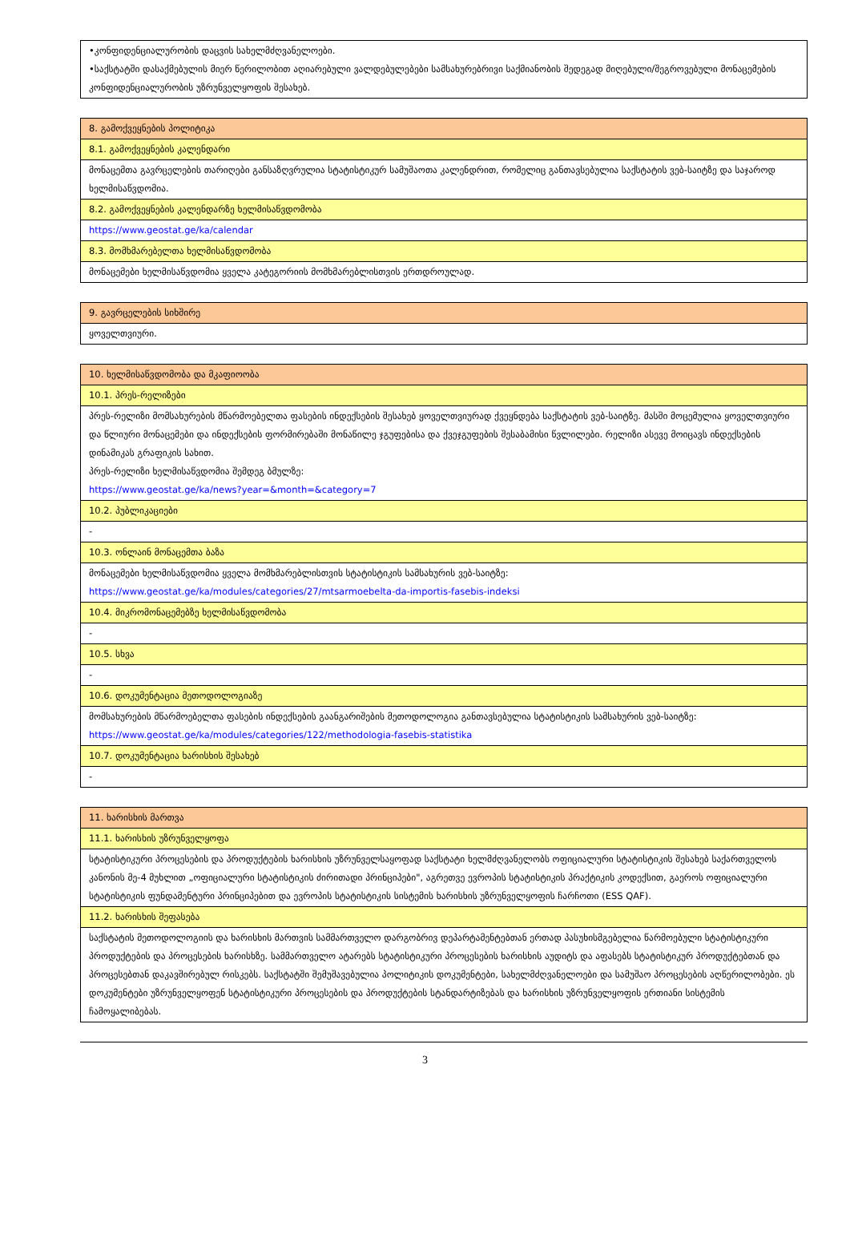| •კონფიდენციალურობის დაცვის სახელმძღვანელოები. •საქსტატში დასაქმებულის მიერ წერილობით აღიარებული ვალდებულებები სამსახურებრივი საქმიანობის შედეგად მიღებული/შეგროვებული მონაცემების კონფიდენციალურობის უზრუნველყოფის შესახებ. |
| 8. გამოქვეყნების პოლიტიკა |
| 8.1. გამოქვეყნების კალენდარი |
| მონაცემთა გავრცელების თარიღები განსაზღვრულია სტატისტიკურ სამუშაოთა კალენდრით, რომელიც განთავსებულია საქსტატის ვებ-საიტზე და საჯაროდ ხელმისაწვდომია. |
| 8.2. გამოქვეყნების კალენდარზე ხელმისაწვდომობა |
| https://www.geostat.ge/ka/calendar |
| 8.3. მომხმარებელთა ხელმისაწვდომობა |
| მონაცემები ხელმისაწვდომია ყველა კატეგორიის მომხმარებლისთვის ერთდროულად. |
| 9. გავრცელების სიხშირე |
| ყოველთვიური. |
| 10. ხელმისაწვდომობა და მკაფიოობა |
| 10.1. პრეს-რელიზები |
| პრეს-რელიზი მომსახურების მწარმოებელთა ფასების ინდექსების შესახებ ყოველთვიურად ქვეყნდება საქსტატის ვებ-საიტზე. მასში მოცემულია ყოველთვიური და წლიური მონაცემები და ინდექსების ფორმირებაში მონაწილე ჯგუფებისა და ქვეჯგუფების შესაბამისი წვლილები. რელიზი ასევე მოიცავს ინდექსების დინამიკას გრაფიკის სახით. პრეს-რელიზი ხელმისაწვდომია შემდეგ ბმულზე: https://www.geostat.ge/ka/news?year=&month=&category=7 |
| 10.2. პუბლიკაციები |
| - |
| 10.3. ონლაინ მონაცემთა ბაზა |
| მონაცემები ხელმისაწვდომია ყველა მომხმარებლისთვის სტატისტიკის სამსახურის ვებ-საიტზე: https://www.geostat.ge/ka/modules/categories/27/mtsarmoebelta-da-importis-fasebis-indeksi |
| 10.4. მიკრომონაცემებზე ხელმისაწვდომობა |
| - |
| 10.5. სხვა |
| - |
| 10.6. დოკუმენტაცია მეთოდოლოგიაზე |
| მომსახურების მწარმოებელთა ფასების ინდექსების გაანგარიშების მეთოდოლოგია განთავსებულია სტატისტიკის სამსახურის ვებ-საიტზე: https://www.geostat.ge/ka/modules/categories/122/methodologia-fasebis-statistika |
| 10.7. დოკუმენტაცია ხარისხის შესახებ |
| - |
| 11. ხარისხის მართვა |
| 11.1. ხარისხის უზრუნველყოფა |
| სტატისტიკური პროცესების და პროდუქტების ხარისხის უზრუნველსაყოფად საქსტატი ხელმძღვანელობს ოფიციალური სტატისტიკის შესახებ საქართველოს კანონის მე-4 მუხლით „ოფიციალური სტატისტიკის ძირითადი პრინციპები", აგრეთვე ევროპის სტატისტიკის პრაქტიკის კოდექსით, გაეროს ოფიციალური სტატისტიკის ფუნდამენტური პრინციპებით და ევროპის სტატისტიკის სისტემის ხარისხის უზრუნველყოფის ჩარჩოთი (ESS QAF). |
| 11.2. ხარისხის შეფასება |
| საქსტატის მეთოდოლოგიის და ხარისხის მართვის სამმართველო დარგობრივ დეპარტამენტებთან ერთად პასუხისმგებელია წარმოებული სტატისტიკური პროდუქტების და პროცესების ხარისხზე. სამმართველო ატარებს სტატისტიკური პროცესების ხარისხის აუდიტს და აფასებს სტატისტიკურ პროდუქტებთან და პროცესებთან დაკავშირებულ რისკებს. საქსტატში შემუშავებულია პოლიტიკის დოკუმენტები, სახელმძღვანელოები და სამუშაო პროცესების აღწერილობები. ეს დოკუმენტები უზრუნველყოფენ სტატისტიკური პროცესების და პროდუქტების სტანდარტიზებას და ხარისხის უზრუნველყოფის ერთიანი სისტემის ჩამოყალიბებას. |
3